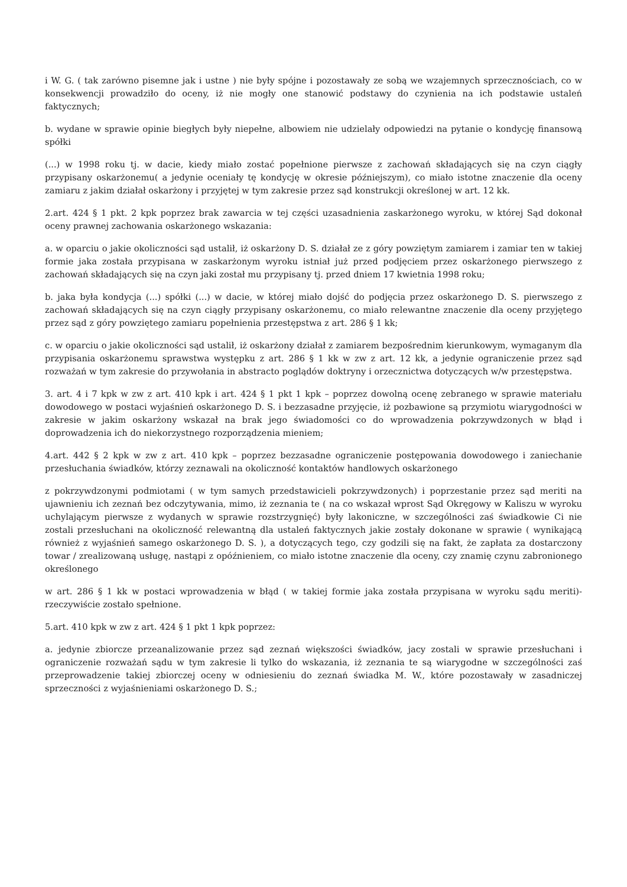i W. G. ( tak zarówno pisemne jak i ustne ) nie były spójne i pozostawały ze sobą we wzajemnych sprzecznościach, co w konsekwencji prowadziło do oceny, iż nie mogły one stanowić podstawy do czynienia na ich podstawie ustaleń faktycznych;
b. wydane w sprawie opinie biegłych były niepełne, albowiem nie udzielały odpowiedzi na pytanie o kondycję finansową spółki
(...) w 1998 roku tj. w dacie, kiedy miało zostać popełnione pierwsze z zachowań składających się na czyn ciągły przypisany oskarżonemu( a jedynie oceniały tę kondycję w okresie późniejszym), co miało istotne znaczenie dla oceny zamiaru z jakim działał oskarżony i przyjętej w tym zakresie przez sąd konstrukcji określonej w art. 12 kk.
2.art. 424 § 1 pkt. 2 kpk poprzez brak zawarcia w tej części uzasadnienia zaskarżonego wyroku, w której Sąd dokonał oceny prawnej zachowania oskarżonego wskazania:
a. w oparciu o jakie okoliczności sąd ustalił, iż oskarżony D. S. działał ze z góry powziętym zamiarem i zamiar ten w takiej formie jaka została przypisana w zaskarżonym wyroku istniał już przed podjęciem przez oskarżonego pierwszego z zachowań składających się na czyn jaki został mu przypisany tj. przed dniem 17 kwietnia 1998 roku;
b. jaka była kondycja (...) spółki (...) w dacie, w której miało dojść do podjęcia przez oskarżonego D. S. pierwszego z zachowań składających się na czyn ciągły przypisany oskarżonemu, co miało relewantne znaczenie dla oceny przyjętego przez sąd z góry powziętego zamiaru popełnienia przestępstwa z art. 286 § 1 kk;
c. w oparciu o jakie okoliczności sąd ustalił, iż oskarżony działał z zamiarem bezpośrednim kierunkowym, wymaganym dla przypisania oskarżonemu sprawstwa występku z art. 286 § 1 kk w zw z art. 12 kk, a jedynie ograniczenie przez sąd rozważań w tym zakresie do przywołania in abstracto poglądów doktryny i orzecznictwa dotyczących w/w przestępstwa.
3. art. 4 i 7 kpk w zw z art. 410 kpk i art. 424 § 1 pkt 1 kpk – poprzez dowolną ocenę zebranego w sprawie materiału dowodowego w postaci wyjaśnień oskarżonego D. S. i bezzasadne przyjęcie, iż pozbawione są przymiotu wiarygodności w zakresie w jakim oskarżony wskazał na brak jego świadomości co do wprowadzenia pokrzywdzonych w błąd i doprowadzenia ich do niekorzystnego rozporządzenia mieniem;
4.art. 442 § 2 kpk w zw z art. 410 kpk – poprzez bezzasadne ograniczenie postępowania dowodowego i zaniechanie przesłuchania świadków, którzy zeznawali na okoliczność kontaktów handlowych oskarżonego
z pokrzywdzonymi podmiotami ( w tym samych przedstawicieli pokrzywdzonych) i poprzestanie przez sąd meriti na ujawnieniu ich zeznań bez odczytywania, mimo, iż zeznania te ( na co wskazał wprost Sąd Okręgowy w Kaliszu w wyroku uchylającym pierwsze z wydanych w sprawie rozstrzygnięć) były lakoniczne, w szczególności zaś świadkowie Ci nie zostali przesłuchani na okoliczność relewantną dla ustaleń faktycznych jakie zostały dokonane w sprawie ( wynikającą również z wyjaśnień samego oskarżonego D. S. ), a dotyczących tego, czy godzili się na fakt, że zapłata za dostarczony towar / zrealizowaną usługę, nastąpi z opóźnieniem, co miało istotne znaczenie dla oceny, czy znamię czynu zabronionego określonego
w art. 286 § 1 kk w postaci wprowadzenia w błąd ( w takiej formie jaka została przypisana w wyroku sądu meriti)- rzeczywiście zostało spełnione.
5.art. 410 kpk w zw z art. 424 § 1 pkt 1 kpk poprzez:
a. jedynie zbiorcze przeanalizowanie przez sąd zeznań większości świadków, jacy zostali w sprawie przesłuchani i ograniczenie rozważań sądu w tym zakresie li tylko do wskazania, iż zeznania te są wiarygodne w szczególności zaś przeprowadzenie takiej zbiorczej oceny w odniesieniu do zeznań świadka M. W., które pozostawały w zasadniczej sprzeczności z wyjaśnieniami oskarżonego D. S.;